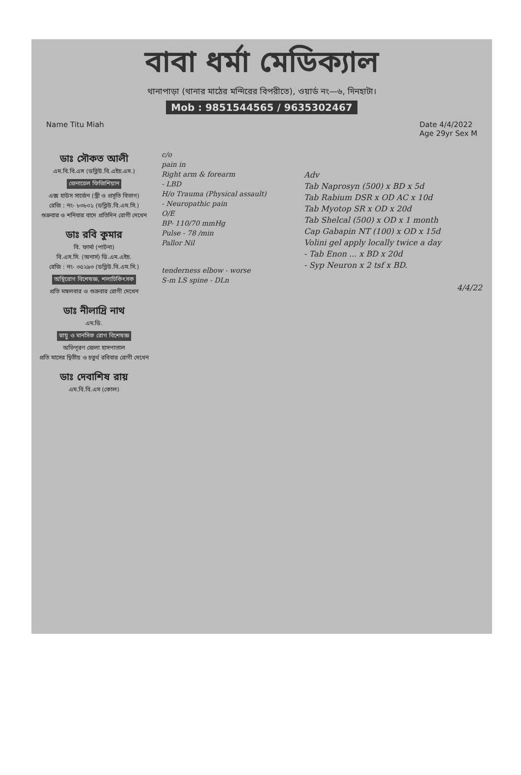বাবা ধর্মা মেডিক্যাল
থানাপাড়া (থানার মাঠের মন্দিরের বিপরীতে), ওয়ার্ড নং—৬, দিনহাটা।
Mob : 9851544565 / 9635302467
Name Titu Miah Date 4/4/2022
Age 29yr Sex M
ডাঃ সৌকত আলী
এম.বি.বি.এস (ডব্লিউ.বি.এইচ.এস.)
জেনারেল ফিজিশিয়ান
এক্স হাউস সার্জেন (স্ত্রী ও প্রসূতি বিভাগ)
রেজি : নং- ৮৩৮০১ (ডব্লিউ.বি.এম.সি.)
শুক্রবার ও শনিবার বাদে প্রতিদিন রোগী দেখেন
ডাঃ রবি কুমার
বি. ফার্মা (পাটনা)
বি.এস.সি. (অনার্স) ডি.এম.এইচ.
রেজি : নং- ৩৫২৯৩ (ডব্লিউ.বি.এম.সি.)
অস্থিরোগ বিশেষজ্ঞ, শল্যচিকিৎসক
প্রতি মঙ্গলবার ও শুক্রবার রোগী দেখেন
ডাঃ নীলাদ্রি নাথ
এম.ডি.
স্নায়ু ও মানসিক রোগ বিশেষজ্ঞ
অভিপূরণ জেলা হাসপাতাল
প্রতি মাসের দ্বিতীয় ও চতুর্থ রবিবার রোগী দেখেন
ডাঃ দেবাশিষ রায়
এম.বি.বি.এস (কোল)
c/o
pain in
Right arm & forearm
- LBD
H/o Trauma (Physical assault)
- Neuropathic pain
O/E
BP- 110/70 mmHg
Pulse - 78 /min
Pallor Nil
tenderness elbow - worse
S-m LS spine - DLn
Adv
Tab Naprosyn (500) x BD x 5d
Tab Rabium DSR x OD AC x 10d
Tab Myotop SR x OD x 20d
Tab Shelcal (500) x OD x 1 month
Cap Gabapin NT (100) x OD x 15d
Volini gel apply locally twice a day
- Tab Enon ... x BD x 20d
- Syp Neuron x 2 tsf x BD.
4/4/22